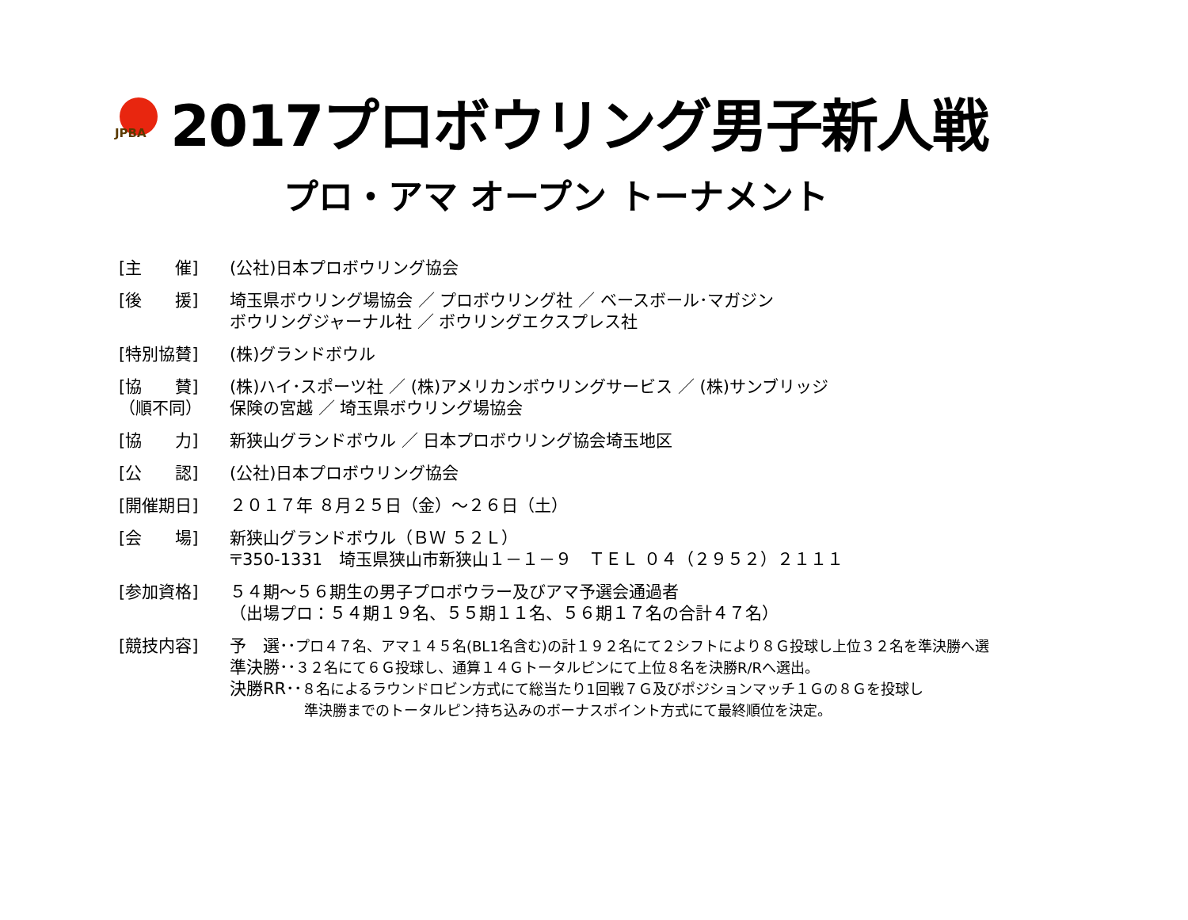JPBA
2017プロボウリング男子新人戦
プロ・アマ オープン トーナメント
| [主 催] | (公社)日本プロボウリング協会 |
| [後 援] | 埼玉県ボウリング場協会 ／ プロボウリング社 ／ ベースボール･マガジン ボウリングジャーナル社 ／ ボウリングエクスプレス社 |
| [特別協賛] | (株)グランドボウル |
| [協 賛] （順不同） | (株)ハイ･スポーツ社 ／ (株)アメリカンボウリングサービス ／ (株)サンブリッジ 保険の宮越 ／ 埼玉県ボウリング場協会 |
| [協 力] | 新狭山グランドボウル ／ 日本プロボウリング協会埼玉地区 |
| [公 認] | (公社)日本プロボウリング協会 |
| [開催期日] | ２０１７年 ８月２５日（金）～２６日（土） |
| [会 場] | 新狭山グランドボウル（ＢＷ ５２Ｌ） 〒350-1331 埼玉県狭山市新狭山１－１－９ ＴＥＬ ０４（２９５２）２１１１ |
| [参加資格] | ５４期～５６期生の男子プロボウラー及びアマ予選会通過者 （出場プロ：５４期１９名、５５期１１名、５６期１７名の合計４７名） |
| [競技内容] | 予 選･･ プロ４７名、アマ１４５名(BL1名含む)の計１９２名にて２シフトにより８Ｇ投球し上位３２名を準決勝へ選 準決勝･･ ３２名にて６Ｇ投球し、通算１４Ｇトータルピンにて上位８名を決勝R/Rへ選出。 決勝RR･･ ８名によるラウンドロビン方式にて総当たり1回戦７Ｇ及びポジションマッチ１Ｇの８Ｇを投球し 準決勝までのトータルピン持ち込みのボーナスポイント方式にて最終順位を決定。 |